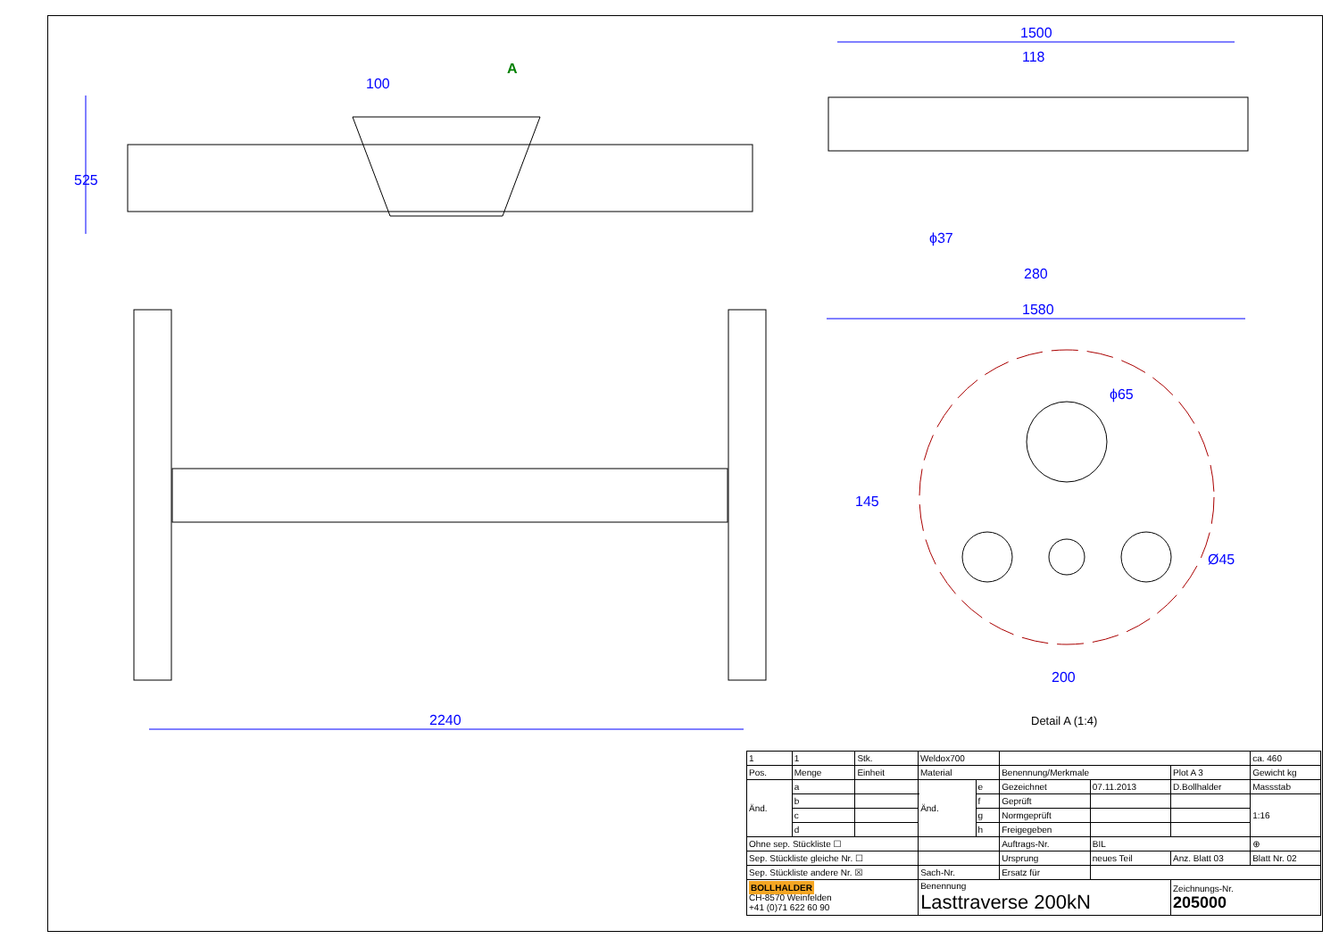2240
1500
118
280
1580
100
525
ϕ37
ϕ65
Ø45
145
200
A
Detail A (1:4)
| 1 | 1 | Stk. | Weldox700 | | | | | | | ca. 460 |
| Pos. | Menge | Einheit | Material | | | Benennung/Merkmale | | | Plot A 3 | Gewicht kg |
| Änd. | a | | | Änd. | e | Gezeichnet | 07.11.2013 | D.Bollhalder | | Massstab |
| | b | | | | f | Geprüft | | | | 1:16 |
| | c | | | | g | Normgeprüft | | | | |
| | d | | | | h | Freigegeben | | | | |
| Ohne sep. Stückliste ☐ | | | | | | Auftrags-Nr. | BIL | | | ⊕ |
| Sep. Stückliste gleiche Nr. ☐ | | | | | | Ursprung | neues Teil | | Anz. Blatt 03 | Blatt Nr. 02 |
| Sep. Stückliste andere Nr. ☒ | | | | Sach-Nr. | | Ersatz für | | | | |
| BOLLHALDER CH-8570 Weinfelden +41 (0)71 622 60 90 | | | | Benennung Lasttraverse 200kN | | | | | Zeichnungs-Nr. 205000 | |